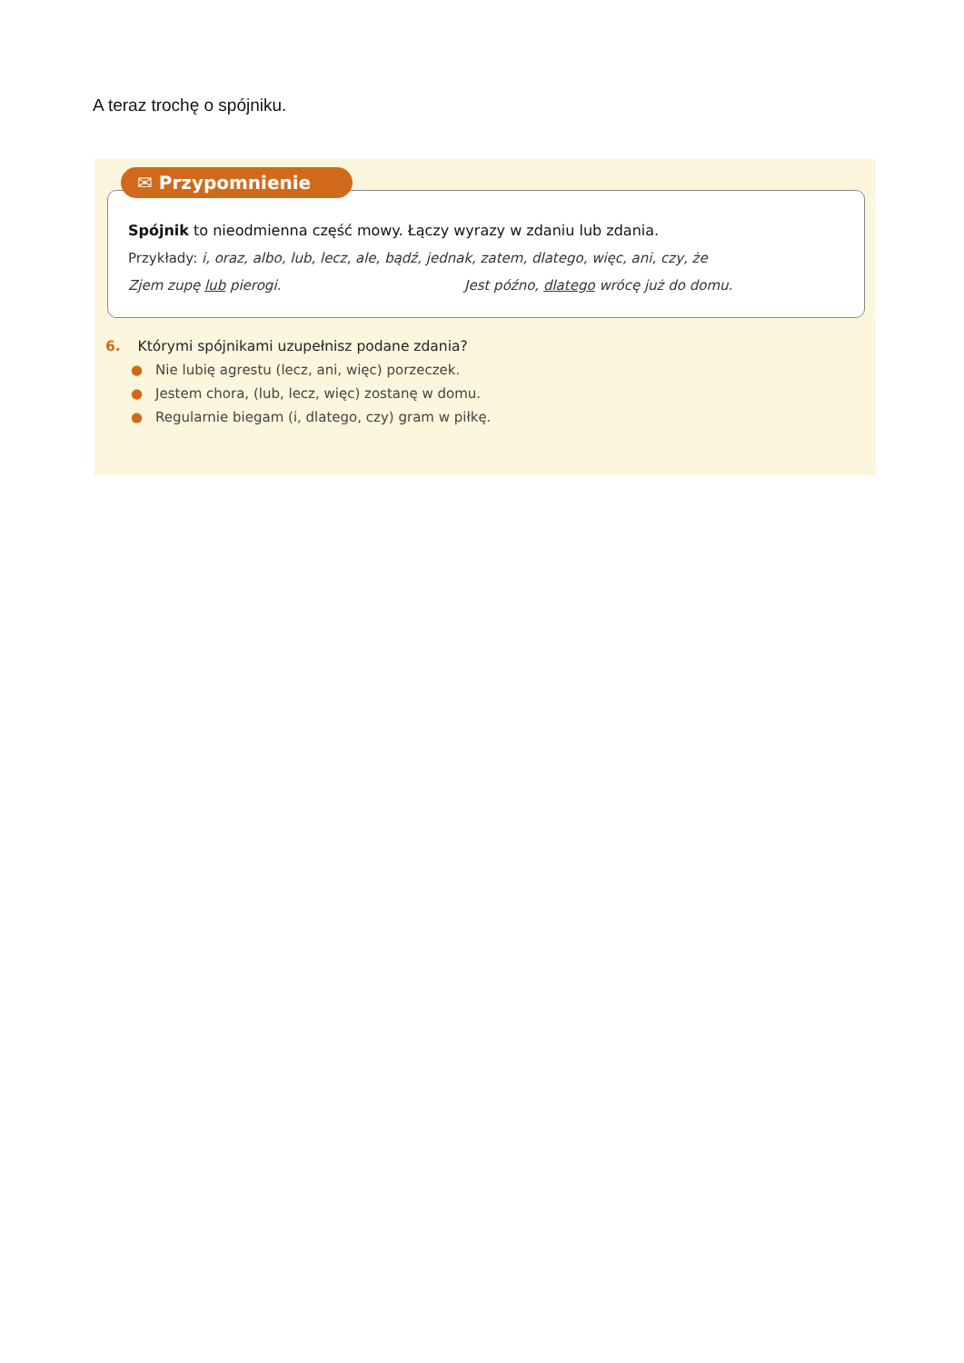A teraz trochę o spójniku.
✉ Przypomnienie
Spójnik to nieodmienna część mowy. Łączy wyrazy w zdaniu lub zdania.
Przykłady: i, oraz, albo, lub, lecz, ale, bądź, jednak, zatem, dlatego, więc, ani, czy, że
Zjem zupę lub pierogi. Jest późno, dlatego wrócę już do domu.
6. Którymi spójnikami uzupełnisz podane zdania?
● Nie lubię agrestu (lecz, ani, więc) porzeczek.
● Jestem chora, (lub, lecz, więc) zostanę w domu.
● Regularnie biegam (i, dlatego, czy) gram w piłkę.